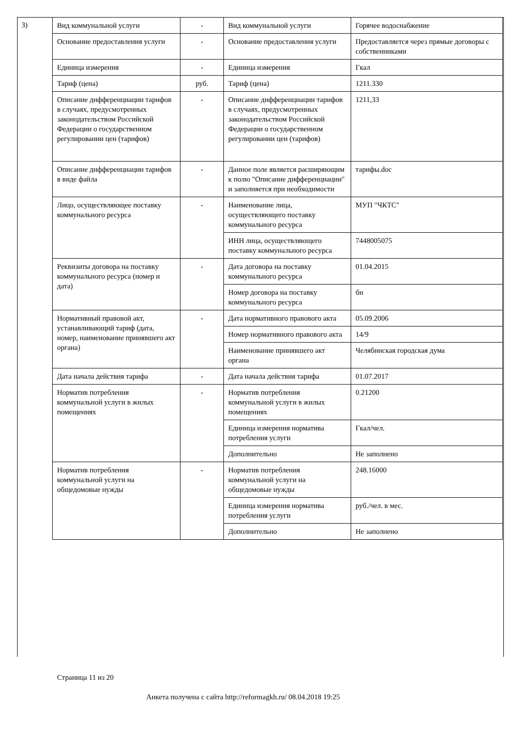3)
| Вид коммунальной услуги | - | Вид коммунальной услуги | Горячее водоснабжение |
| Основание предоставления услуги | - | Основание предоставления услуги | Предоставляется через прямые договоры с собственниками |
| Единица измерения | - | Единица измерения | Гкал |
| Тариф (цена) | руб. | Тариф (цена) | 1211.330 |
| Описание дифференциации тарифов в случаях, предусмотренных законодательством Российской Федерации о государственном регулировании цен (тарифов) | - | Описание дифференциации тарифов в случаях, предусмотренных законодательством Российской Федерации о государственном регулировании цен (тарифов) | 1211,33 |
| Описание дифференциации тарифов в виде файла | - | Данное поле является расширяющим к полю "Описание дифференциации" и заполняется при необходимости | тарифы.doc |
| Лицо, осуществляющее поставку коммунального ресурса | - | Наименование лица, осуществляющего поставку коммунального ресурса | МУП "ЧКТС" |
| | | ИНН лица, осуществляющего поставку коммунального ресурса | 7448005075 |
| Реквизиты договора на поставку коммунального ресурса (номер и дата) | - | Дата договора на поставку коммунального ресурса | 01.04.2015 |
| | | Номер договора на поставку коммунального ресурса | бн |
| Нормативный правовой акт, устанавливающий тариф (дата, номер, наименование принявшего акт органа) | - | Дата нормативного правового акта | 05.09.2006 |
| | | Номер нормативного правового акта | 14/9 |
| | | Наименование принявшего акт органа | Челябинская городская дума |
| Дата начала действия тарифа | - | Дата начала действия тарифа | 01.07.2017 |
| Норматив потребления коммунальной услуги в жилых помещениях | - | Норматив потребления коммунальной услуги в жилых помещениях | 0.21200 |
| | | Единица измерения норматива потребления услуги | Гкал/чел. |
| | | Дополнительно | Не заполнено |
| Норматив потребления коммунальной услуги на общедомовые нужды | - | Норматив потребления коммунальной услуги на общедомовые нужды | 248.16000 |
| | | Единица измерения норматива потребления услуги | руб./чел. в мес. |
| | | Дополнительно | Не заполнено |
Страница 11 из 20
Анкета получена с сайта http://reformagkh.ru/ 08.04.2018 19:25